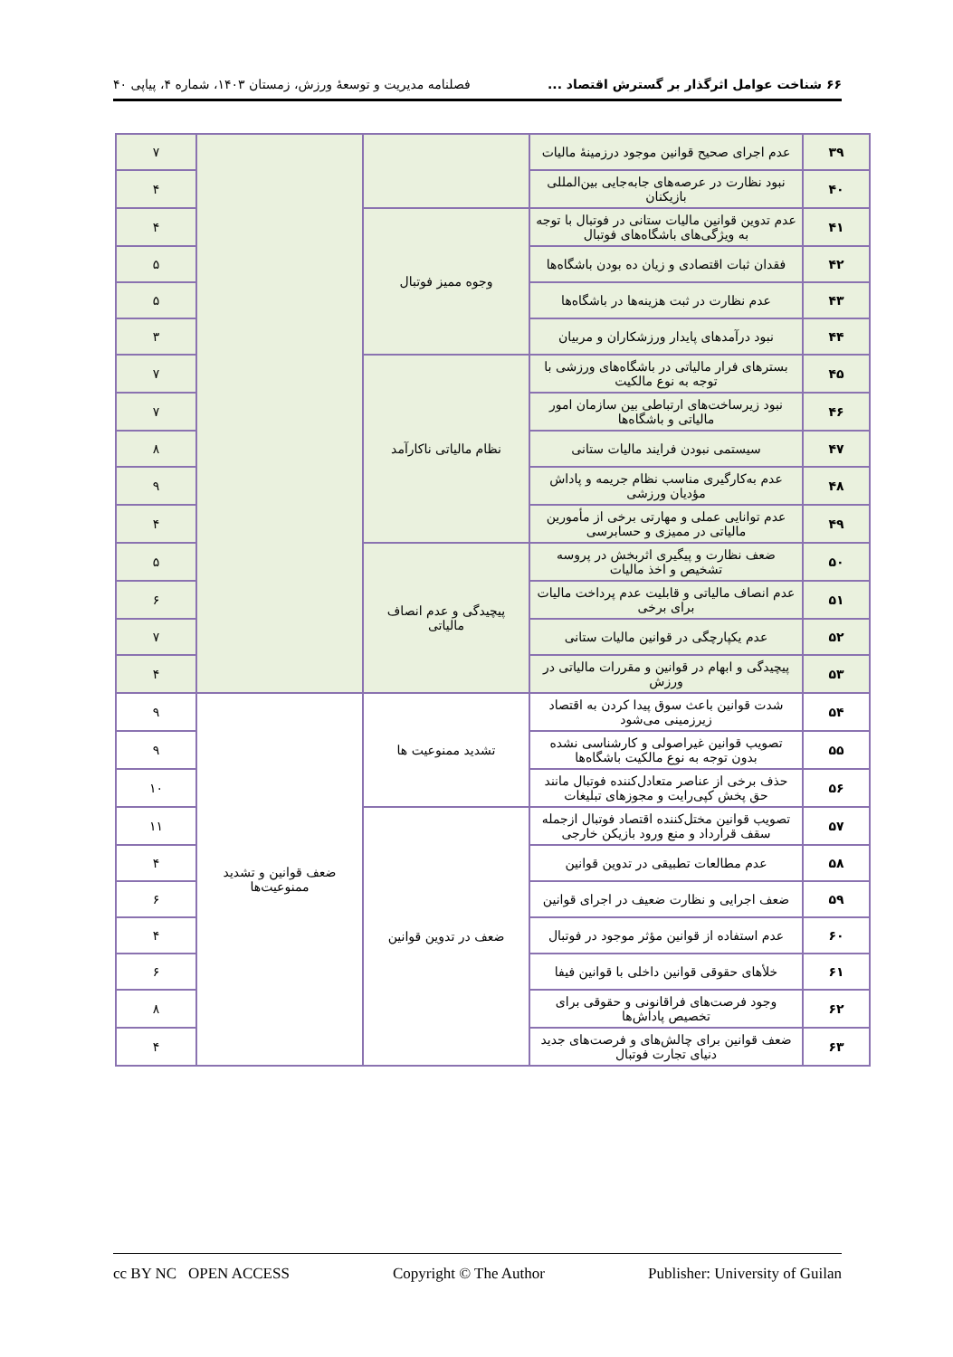۶۶ شناخت عوامل اثرگذار بر گسترش اقتصاد ... فصلنامه مدیریت و توسعهٔ ورزش، زمستان ۱۴۰۳، شماره ۴، پیاپی ۴۰
| ۳۹ | عدم اجرای صحیح قوانین موجود درزمینهٔ مالیات | | | ۷ |
| ۴۰ | نبود نظارت در عرصه‌های جابه‌جایی بین‌المللی بازیکنان | | | ۴ |
| ۴۱ | عدم تدوین قوانین مالیات ستانی در فوتبال با توجه به ویژگی‌های باشگاه‌های فوتبال | وجوه ممیز فوتبال | | ۴ |
| ۴۲ | فقدان ثبات اقتصادی و زیان ده بودن باشگاه‌ها | | | ۵ |
| ۴۳ | عدم نظارت در ثبت هزینه‌ها در باشگاه‌ها | | | ۵ |
| ۴۴ | نبود درآمدهای پایدار ورزشکاران و مربیان | | | ۳ |
| ۴۵ | بسترهای فرار مالیاتی در باشگاه‌های ورزشی با توجه به نوع مالکیت | نظام مالیاتی ناکارآمد | | ۷ |
| ۴۶ | نبود زیرساخت‌های ارتباطی بین سازمان امور مالیاتی و باشگاه‌ها | | | ۷ |
| ۴۷ | سیستمی نبودن فرایند مالیات ستانی | | | ۸ |
| ۴۸ | عدم به‌کارگیری مناسب نظام جریمه و پاداش مؤدیان ورزشی | | | ۹ |
| ۴۹ | عدم توانایی عملی و مهارتی برخی از مأمورین مالیاتی در ممیزی و حسابرسی | | | ۴ |
| ۵۰ | ضعف نظارت و پیگیری اثربخش در پروسه تشخیص و اخذ مالیات | پیچیدگی و عدم انصاف مالیاتی | | ۵ |
| ۵۱ | عدم انصاف مالیاتی و قابلیت عدم پرداخت مالیات برای برخی | | | ۶ |
| ۵۲ | عدم یکپارچگی در قوانین مالیات ستانی | | | ۷ |
| ۵۳ | پیچیدگی و ابهام در قوانین و مقررات مالیاتی در ورزش | | | ۴ |
| ۵۴ | شدت قوانین باعث سوق پیدا کردن به اقتصاد زیرزمینی می‌شود | تشدید ممنوعیت ها | ضعف قوانین و تشدید ممنوعیت‌ها | ۹ |
| ۵۵ | تصویب قوانین غیراصولی و کارشناسی نشده بدون توجه به نوع مالکیت باشگاه‌ها | | | ۹ |
| ۵۶ | حذف برخی از عناصر متعادل‌کننده فوتبال مانند حق پخش کپی‌رایت و مجوزهای تبلیغات | | | ۱۰ |
| ۵۷ | تصویب قوانین مختل‌کننده اقتصاد فوتبال ازجمله سقف قرارداد و منع ورود بازیکن خارجی | ضعف در تدوین قوانین | | ۱۱ |
| ۵۸ | عدم مطالعات تطبیقی در تدوین قوانین | | | ۴ |
| ۵۹ | ضعف اجرایی و نظارت ضعیف در اجرای قوانین | | | ۶ |
| ۶۰ | عدم استفاده از قوانین مؤثر موجود در فوتبال | | | ۴ |
| ۶۱ | خلأهای حقوقی قوانین داخلی با قوانین فیفا | | | ۶ |
| ۶۲ | وجود فرصت‌های فراقانونی و حقوقی برای تخصیص پاداش‌ها | | | ۸ |
| ۶۳ | ضعف قوانین برای چالش‌های و فرصت‌های جدید دنیای تجارت فوتبال | | | ۴ |
cc BY NC OPEN ACCESS Copyright © The Author Publisher: University of Guilan